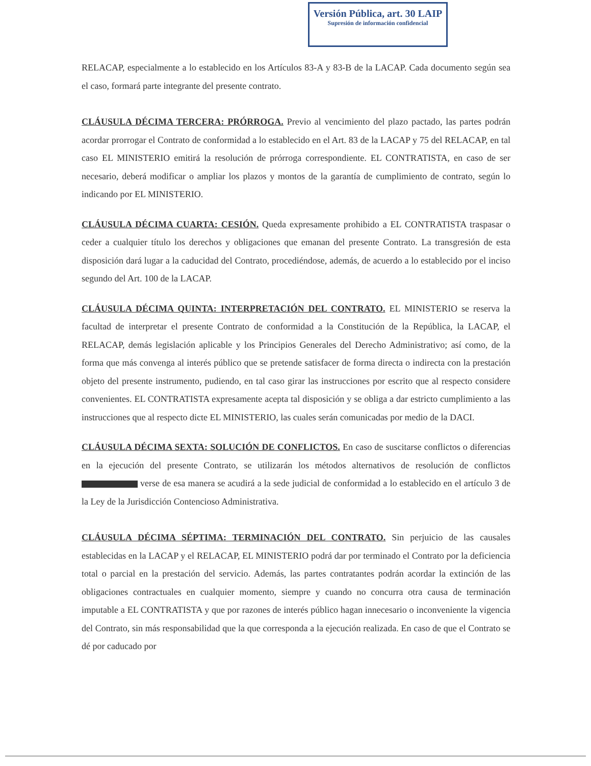Versión Pública, art. 30 LAIP
Supresión de información confidencial
RELACAP, especialmente a lo establecido en los Artículos 83-A y 83-B de la LACAP. Cada documento según sea el caso, formará parte integrante del presente contrato.
CLÁUSULA DÉCIMA TERCERA: PRÓRROGA. Previo al vencimiento del plazo pactado, las partes podrán acordar prorrogar el Contrato de conformidad a lo establecido en el Art. 83 de la LACAP y 75 del RELACAP, en tal caso EL MINISTERIO emitirá la resolución de prórroga correspondiente. EL CONTRATISTA, en caso de ser necesario, deberá modificar o ampliar los plazos y montos de la garantía de cumplimiento de contrato, según lo indicando por EL MINISTERIO.
CLÁUSULA DÉCIMA CUARTA: CESIÓN. Queda expresamente prohibido a EL CONTRATISTA traspasar o ceder a cualquier título los derechos y obligaciones que emanan del presente Contrato. La transgresión de esta disposición dará lugar a la caducidad del Contrato, procediéndose, además, de acuerdo a lo establecido por el inciso segundo del Art. 100 de la LACAP.
CLÁUSULA DÉCIMA QUINTA: INTERPRETACIÓN DEL CONTRATO. EL MINISTERIO se reserva la facultad de interpretar el presente Contrato de conformidad a la Constitución de la República, la LACAP, el RELACAP, demás legislación aplicable y los Principios Generales del Derecho Administrativo; así como, de la forma que más convenga al interés público que se pretende satisfacer de forma directa o indirecta con la prestación objeto del presente instrumento, pudiendo, en tal caso girar las instrucciones por escrito que al respecto considere convenientes. EL CONTRATISTA expresamente acepta tal disposición y se obliga a dar estricto cumplimiento a las instrucciones que al respecto dicte EL MINISTERIO, las cuales serán comunicadas por medio de la DACI.
CLÁUSULA DÉCIMA SEXTA: SOLUCIÓN DE CONFLICTOS. En caso de suscitarse conflictos o diferencias en la ejecución del presente Contrato, se utilizarán los métodos alternativos de resolución de conflictos verse de esa manera se acudirá a la sede judicial de conformidad a lo establecido en el artículo 3 de la Ley de la Jurisdicción Contencioso Administrativa.
CLÁUSULA DÉCIMA SÉPTIMA: TERMINACIÓN DEL CONTRATO. Sin perjuicio de las causales establecidas en la LACAP y el RELACAP, EL MINISTERIO podrá dar por terminado el Contrato por la deficiencia total o parcial en la prestación del servicio. Además, las partes contratantes podrán acordar la extinción de las obligaciones contractuales en cualquier momento, siempre y cuando no concurra otra causa de terminación imputable a EL CONTRATISTA y que por razones de interés público hagan innecesario o inconveniente la vigencia del Contrato, sin más responsabilidad que la que corresponda a la ejecución realizada. En caso de que el Contrato se dé por caducado por